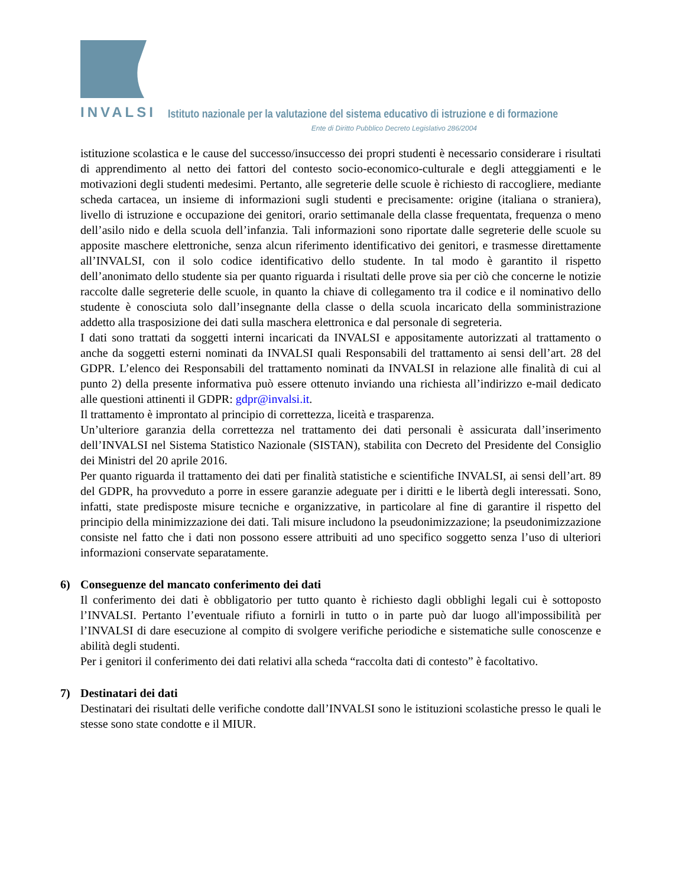INVALSI Istituto nazionale per la valutazione del sistema educativo di istruzione e di formazione
Ente di Diritto Pubblico Decreto Legislativo 286/2004
istituzione scolastica e le cause del successo/insuccesso dei propri studenti è necessario considerare i risultati di apprendimento al netto dei fattori del contesto socio-economico-culturale e degli atteggiamenti e le motivazioni degli studenti medesimi. Pertanto, alle segreterie delle scuole è richiesto di raccogliere, mediante scheda cartacea, un insieme di informazioni sugli studenti e precisamente: origine (italiana o straniera), livello di istruzione e occupazione dei genitori, orario settimanale della classe frequentata, frequenza o meno dell’asilo nido e della scuola dell’infanzia. Tali informazioni sono riportate dalle segreterie delle scuole su apposite maschere elettroniche, senza alcun riferimento identificativo dei genitori, e trasmesse direttamente all’INVALSI, con il solo codice identificativo dello studente. In tal modo è garantito il rispetto dell’anonimato dello studente sia per quanto riguarda i risultati delle prove sia per ciò che concerne le notizie raccolte dalle segreterie delle scuole, in quanto la chiave di collegamento tra il codice e il nominativo dello studente è conosciuta solo dall’insegnante della classe o della scuola incaricato della somministrazione addetto alla trasposizione dei dati sulla maschera elettronica e dal personale di segreteria.
I dati sono trattati da soggetti interni incaricati da INVALSI e appositamente autorizzati al trattamento o anche da soggetti esterni nominati da INVALSI quali Responsabili del trattamento ai sensi dell’art. 28 del GDPR. L’elenco dei Responsabili del trattamento nominati da INVALSI in relazione alle finalità di cui al punto 2) della presente informativa può essere ottenuto inviando una richiesta all’indirizzo e-mail dedicato alle questioni attinenti il GDPR: gdpr@invalsi.it.
Il trattamento è improntato al principio di correttezza, liceità e trasparenza.
Un’ulteriore garanzia della correttezza nel trattamento dei dati personali è assicurata dall’inserimento dell’INVALSI nel Sistema Statistico Nazionale (SISTAN), stabilita con Decreto del Presidente del Consiglio dei Ministri del 20 aprile 2016.
Per quanto riguarda il trattamento dei dati per finalità statistiche e scientifiche INVALSI, ai sensi dell’art. 89 del GDPR, ha provveduto a porre in essere garanzie adeguate per i diritti e le libertà degli interessati. Sono, infatti, state predisposte misure tecniche e organizzative, in particolare al fine di garantire il rispetto del principio della minimizzazione dei dati. Tali misure includono la pseudonimizzazione; la pseudonimizzazione consiste nel fatto che i dati non possono essere attribuiti ad uno specifico soggetto senza l’uso di ulteriori informazioni conservate separatamente.
6) Conseguenze del mancato conferimento dei dati
Il conferimento dei dati è obbligatorio per tutto quanto è richiesto dagli obblighi legali cui è sottoposto l’INVALSI. Pertanto l’eventuale rifiuto a fornirli in tutto o in parte può dar luogo all'impossibilità per l’INVALSI di dare esecuzione al compito di svolgere verifiche periodiche e sistematiche sulle conoscenze e abilità degli studenti.
Per i genitori il conferimento dei dati relativi alla scheda “raccolta dati di contesto” è facoltativo.
7) Destinatari dei dati
Destinatari dei risultati delle verifiche condotte dall’INVALSI sono le istituzioni scolastiche presso le quali le stesse sono state condotte e il MIUR.